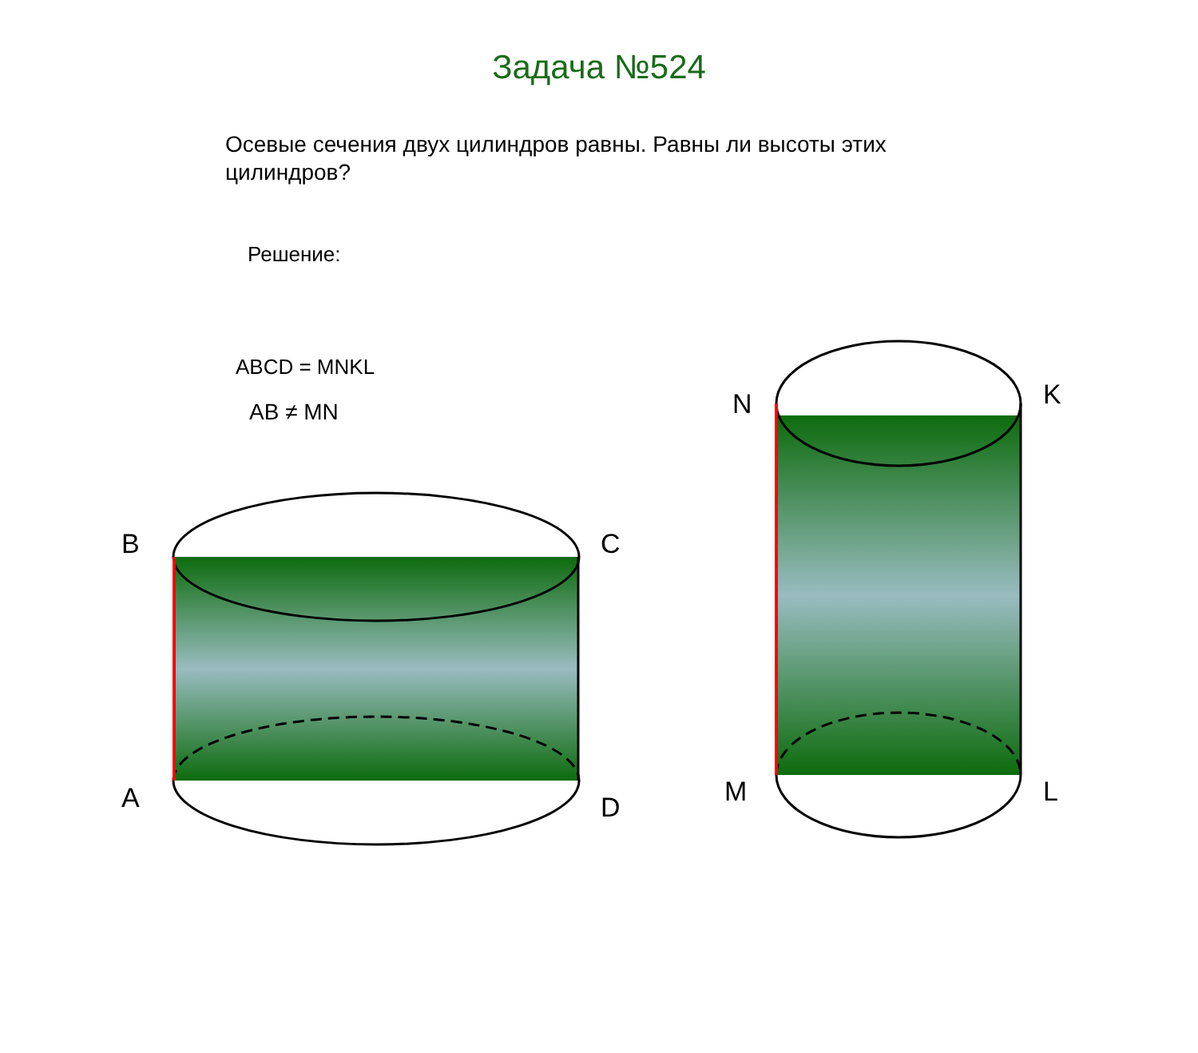B
A
C
D
N
M
K
L
Задача №524
Осевые сечения двух цилиндров равны. Равны ли высоты этих цилиндров?
Решение:
ABCD = MNKL
AB ≠ MN